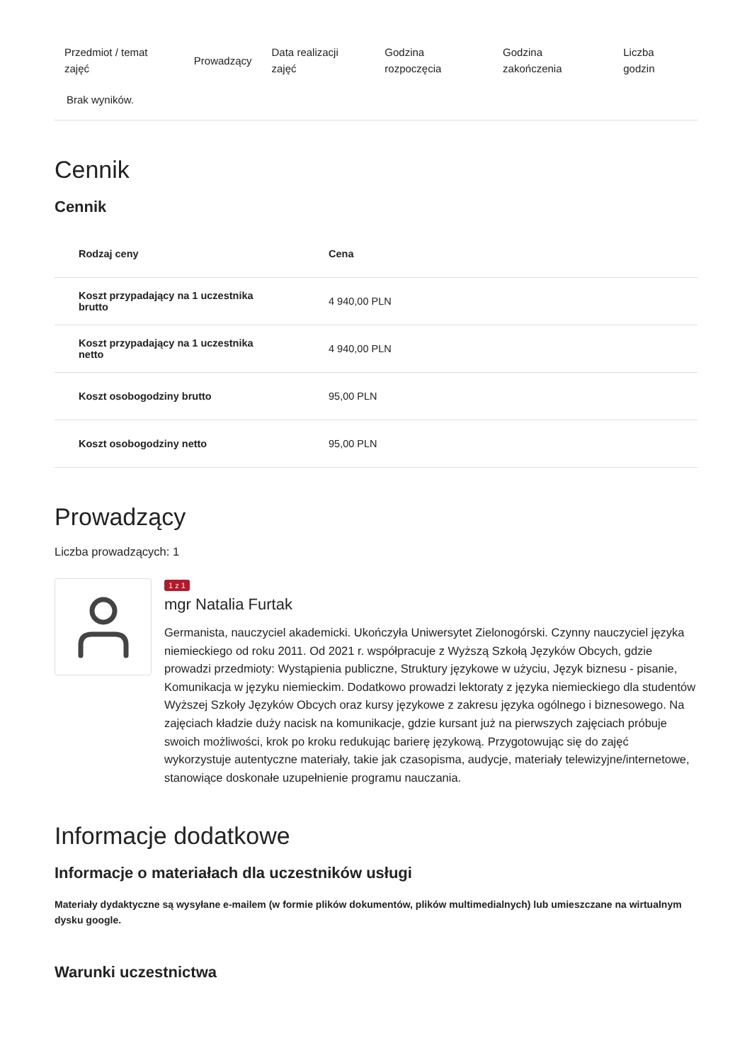| Przedmiot / temat zajęć | Prowadzący | Data realizacji zajęć | Godzina rozpoczęcia | Godzina zakończenia | Liczba godzin |
| --- | --- | --- | --- | --- | --- |
| Brak wyników. | | | | | |
Cennik
Cennik
| Rodzaj ceny | Cena |
| --- | --- |
| Koszt przypadający na 1 uczestnika brutto | 4 940,00 PLN |
| Koszt przypadający na 1 uczestnika netto | 4 940,00 PLN |
| Koszt osobogodziny brutto | 95,00 PLN |
| Koszt osobogodziny netto | 95,00 PLN |
Prowadzący
Liczba prowadzących: 1
1 z 1
mgr Natalia Furtak
Germanista, nauczyciel akademicki. Ukończyła Uniwersytet Zielonogórski. Czynny nauczyciel języka niemieckiego od roku 2011. Od 2021 r. współpracuje z Wyższą Szkołą Języków Obcych, gdzie prowadzi przedmioty: Wystąpienia publiczne, Struktury językowe w użyciu, Język biznesu - pisanie, Komunikacja w języku niemieckim. Dodatkowo prowadzi lektoraty z języka niemieckiego dla studentów Wyższej Szkoły Języków Obcych oraz kursy językowe z zakresu języka ogólnego i biznesowego. Na zajęciach kładzie duży nacisk na komunikacje, gdzie kursant już na pierwszych zajęciach próbuje swoich możliwości, krok po kroku redukując barierę językową. Przygotowując się do zajęć wykorzystuje autentyczne materiały, takie jak czasopisma, audycje, materiały telewizyjne/internetowe, stanowiące doskonałe uzupełnienie programu nauczania.
Informacje dodatkowe
Informacje o materiałach dla uczestników usługi
Materiały dydaktyczne są wysyłane e-mailem (w formie plików dokumentów, plików multimedialnych) lub umieszczane na wirtualnym dysku google.
Warunki uczestnictwa